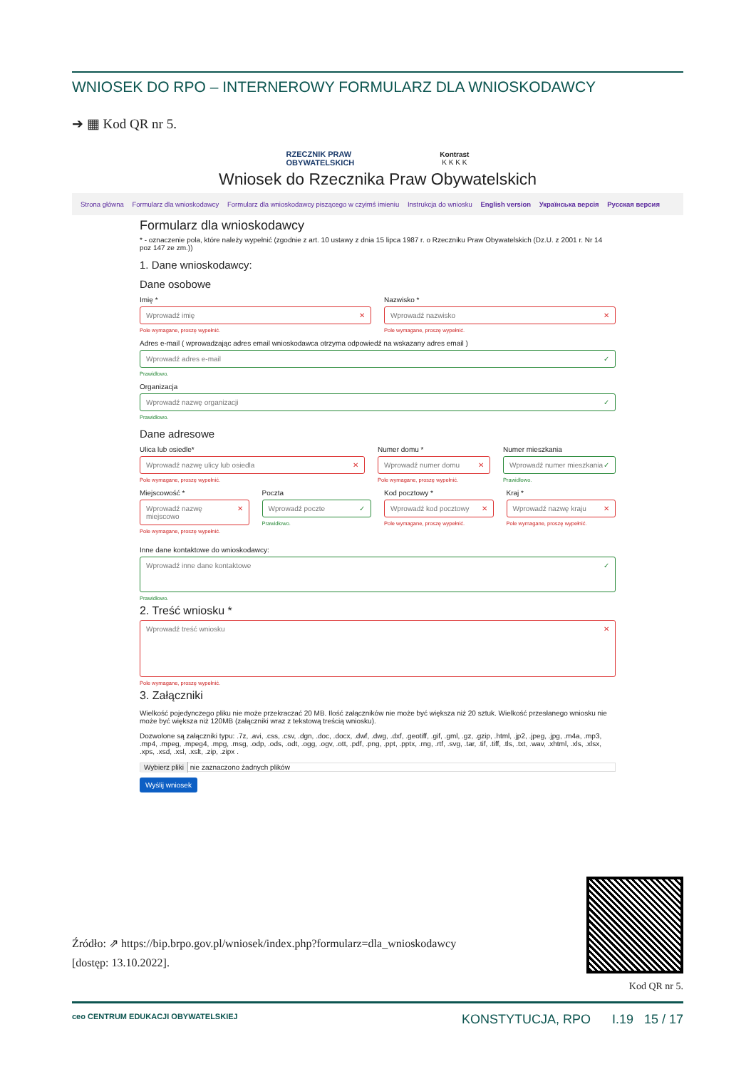WNIOSEK DO RPO – INTERNEROWY FORMULARZ DLA WNIOSKODAWCY
➔ ▦ Kod QR nr 5.
RZECZNIK PRAW
OBYWATELSKICH Kontrast
K K K K
Wniosek do Rzecznika Praw Obywatelskich
Strona główna Formularz dla wnioskodawcy Formularz dla wnioskodawcy piszącego w czyimś imieniu Instrukcja do wniosku English version Українська версія Русская версия
Formularz dla wnioskodawcy
* - oznaczenie pola, które należy wypełnić (zgodnie z art. 10 ustawy z dnia 15 lipca 1987 r. o Rzeczniku Praw Obywatelskich (Dz.U. z 2001 r. Nr 14 poz 147 ze zm.))
1. Dane wnioskodawcy:
Dane osobowe
Imię *
Wprowadź imię ✕
Pole wymagane, proszę wypełnić.
Nazwisko *
Wprowadź nazwisko ✕
Pole wymagane, proszę wypełnić.
Adres e-mail ( wprowadzając adres email wnioskodawca otrzyma odpowiedź na wskazany adres email )
Wprowadź adres e-mail ✓
Prawidłowo.
Organizacja
Wprowadź nazwę organizacji ✓
Prawidłowo.
Dane adresowe
Ulica lub osiedle*
Wprowadź nazwę ulicy lub osiedla ✕
Pole wymagane, proszę wypełnić.
Numer domu *
Wprowadź numer domu ✕
Pole wymagane, proszę wypełnić.
Numer mieszkania
Wprowadź numer mieszkania ✓
Prawidłowo.
Miejscowość *
Wprowadź nazwę miejscowo ✕
Pole wymagane, proszę wypełnić.
Poczta
Wprowadź poczte ✓
Prawidłowo.
Kod pocztowy *
Wprowadź kod pocztowy ✕
Pole wymagane, proszę wypełnić.
Kraj *
Wprowadź nazwę kraju ✕
Pole wymagane, proszę wypełnić.
Inne dane kontaktowe do wnioskodawcy:
Wprowadź inne dane kontaktowe ✓
Prawidłowo.
2. Treść wniosku *
Wprowadź treść wniosku ✕
Pole wymagane, proszę wypełnić.
3. Załączniki
Wielkość pojedynczego pliku nie może przekraczać 20 MB. Ilość załączników nie może być większa niż 20 sztuk. Wielkość przesłanego wniosku nie może być większa niż 120MB (załączniki wraz z tekstową treścią wniosku).
Dozwolone są załączniki typu: .7z, .avi, .css, .csv, .dgn, .doc, .docx, .dwf, .dwg, .dxf, .geotiff, .gif, .gml, .gz, .gzip, .html, .jp2, .jpeg, .jpg, .m4a, .mp3, .mp4, .mpeg, .mpeg4, .mpg, .msg, .odp, .ods, .odt, .ogg, .ogv, .ott, .pdf, .png, .ppt, .pptx, .rng, .rtf, .svg, .tar, .tif, .tiff, .tls, .txt, .wav, .xhtml, .xls, .xlsx, .xps, .xsd, .xsl, .xslt, .zip, .zipx .
Wybierz pliki nie zaznaczono żadnych plików
Wyślij wniosek
Źródło: ⇗ https://bip.brpo.gov.pl/wniosek/index.php?formularz=dla_wnioskodawcy
[dostęp: 13.10.2022].
Kod QR nr 5.
ceo CENTRUM EDUKACJI OBYWATELSKIEJ KONSTYTUCJA, RPO I.19 15 / 17